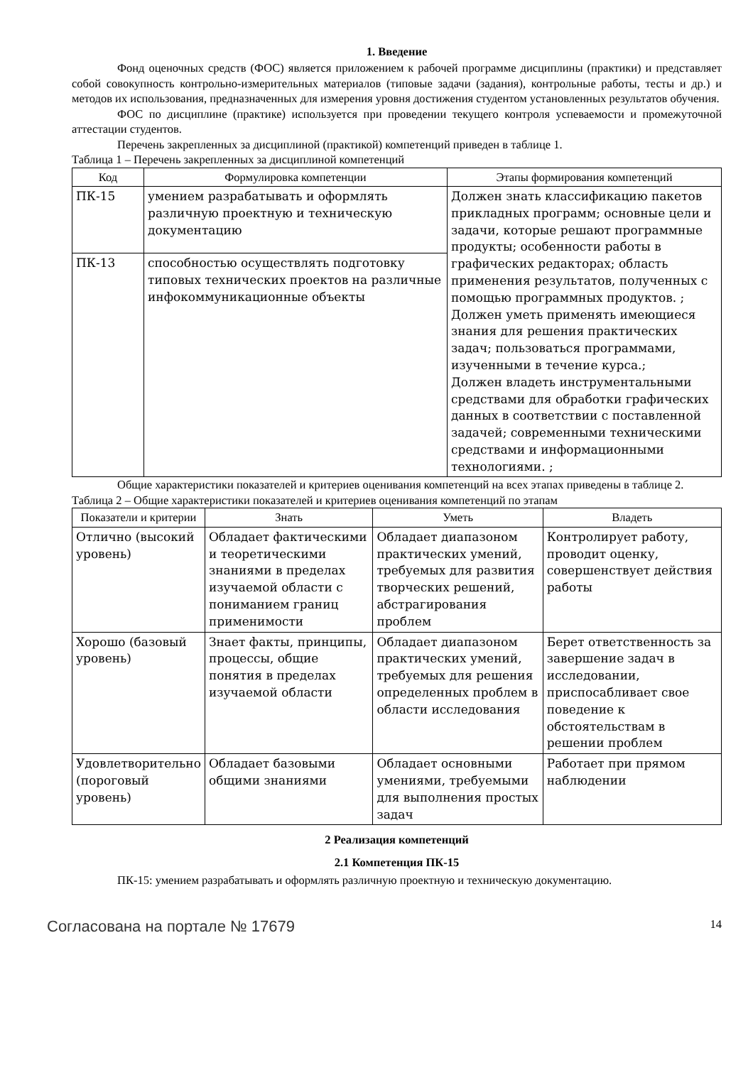1. Введение
Фонд оценочных средств (ФОС) является приложением к рабочей программе дисциплины (практики) и представляет собой совокупность контрольно-измерительных материалов (типовые задачи (задания), контрольные работы, тесты и др.) и методов их использования, предназначенных для измерения уровня достижения студентом установленных результатов обучения.
ФОС по дисциплине (практике) используется при проведении текущего контроля успеваемости и промежуточной аттестации студентов.
Перечень закрепленных за дисциплиной (практикой) компетенций приведен в таблице 1.
Таблица 1 – Перечень закрепленных за дисциплиной компетенций
| Код | Формулировка компетенции | Этапы формирования компетенций |
| --- | --- | --- |
| ПК-15 | умением разрабатывать и оформлять различную проектную и техническую документацию | Должен знать классификацию пакетов прикладных программ; основные цели и задачи, которые решают программные продукты; особенности работы в графических редакторах; область применения результатов, полученных с помощью программных продуктов. ; Должен уметь применять имеющиеся знания для решения практических задач; пользоваться программами, изученными в течение курса.; Должен владеть инструментальными средствами для обработки графических данных в соответствии с поставленной задачей; современными техническими средствами и информационными технологиями. ; |
| ПК-13 | способностью осуществлять подготовку типовых технических проектов на различные инфокоммуникационные объекты | |
Общие характеристики показателей и критериев оценивания компетенций на всех этапах приведены в таблице 2.
Таблица 2 – Общие характеристики показателей и критериев оценивания компетенций по этапам
| Показатели и критерии | Знать | Уметь | Владеть |
| --- | --- | --- | --- |
| Отлично (высокий уровень) | Обладает фактическими и теоретическими знаниями в пределах изучаемой области с пониманием границ применимости | Обладает диапазоном практических умений, требуемых для развития творческих решений, абстрагирования проблем | Контролирует работу, проводит оценку, совершенствует действия работы |
| Хорошо (базовый уровень) | Знает факты, принципы, процессы, общие понятия в пределах изучаемой области | Обладает диапазоном практических умений, требуемых для решения определенных проблем в области исследования | Берет ответственность за завершение задач в исследовании, приспосабливает свое поведение к обстоятельствам в решении проблем |
| Удовлетворительно (пороговый уровень) | Обладает базовыми общими знаниями | Обладает основными умениями, требуемыми для выполнения простых задач | Работает при прямом наблюдении |
2 Реализация компетенций
2.1 Компетенция ПК-15
ПК-15: умением разрабатывать и оформлять различную проектную и техническую документацию.
Согласована на портале № 17679 14